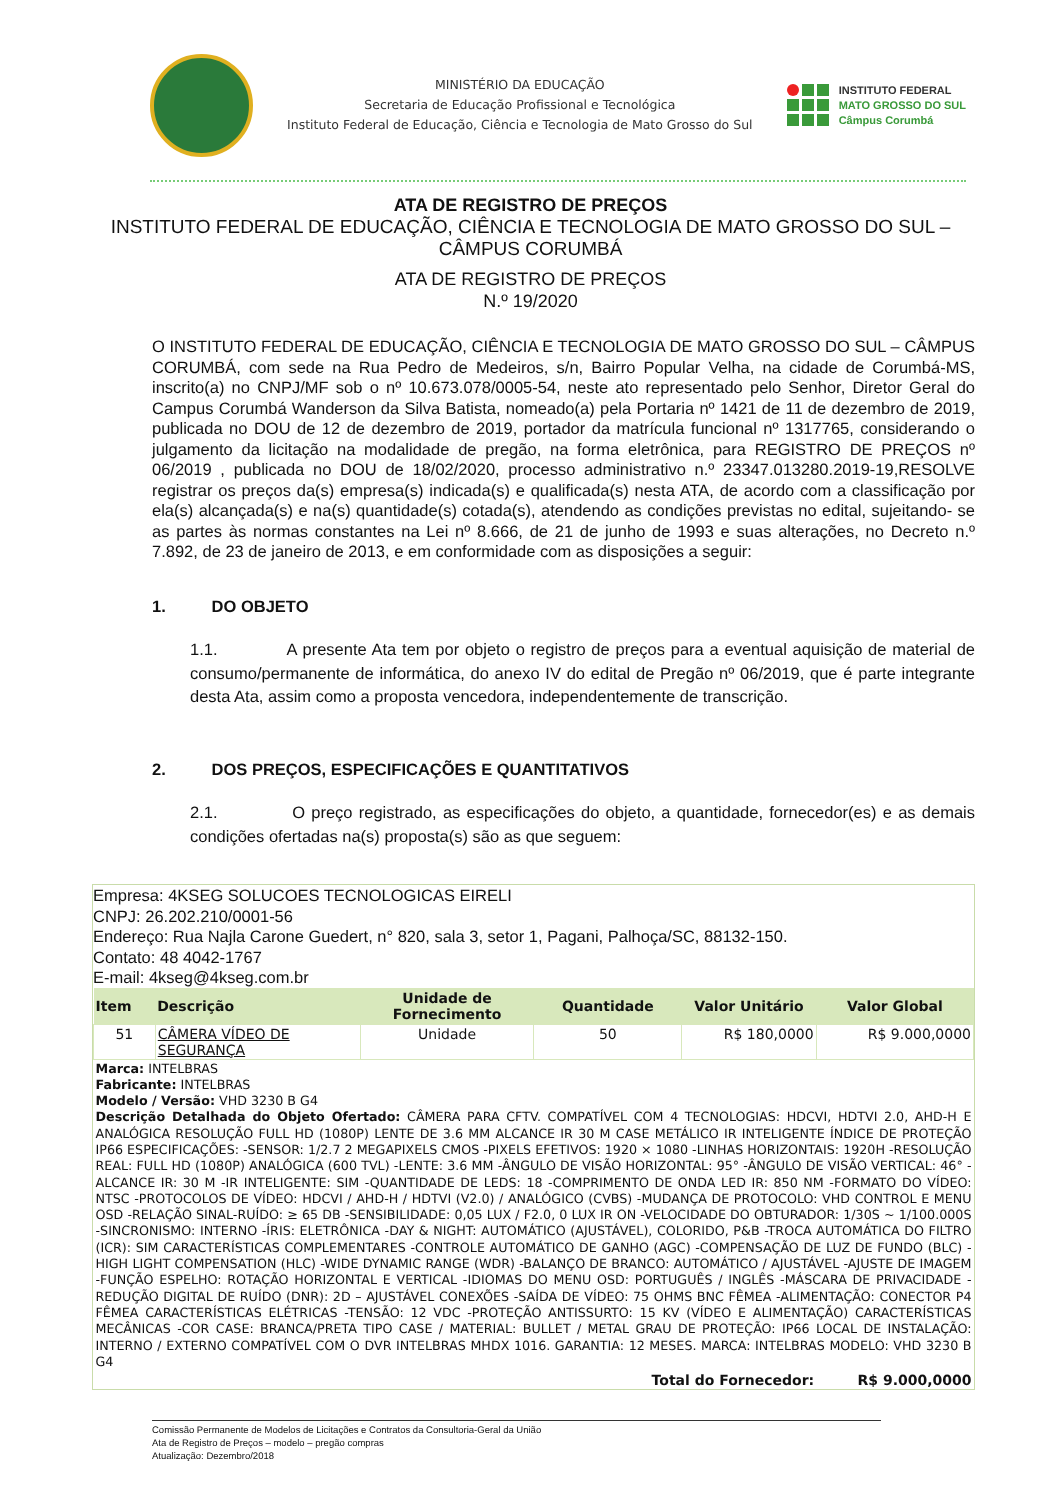MINISTÉRIO DA EDUCAÇÃO
Secretaria de Educação Profissional e Tecnológica
Instituto Federal de Educação, Ciência e Tecnologia de Mato Grosso do Sul
INSTITUTO FEDERAL
MATO GROSSO DO SUL
Câmpus Corumbá
ATA DE REGISTRO DE PREÇOS
INSTITUTO FEDERAL DE EDUCAÇÃO, CIÊNCIA E TECNOLOGIA DE MATO GROSSO DO SUL –
CÂMPUS CORUMBÁ
ATA DE REGISTRO DE PREÇOS
N.º 19/2020
O INSTITUTO FEDERAL DE EDUCAÇÃO, CIÊNCIA E TECNOLOGIA DE MATO GROSSO DO SUL – CÂMPUS CORUMBÁ, com sede na Rua Pedro de Medeiros, s/n, Bairro Popular Velha, na cidade de Corumbá-MS, inscrito(a) no CNPJ/MF sob o nº 10.673.078/0005-54, neste ato representado pelo Senhor, Diretor Geral do Campus Corumbá Wanderson da Silva Batista, nomeado(a) pela Portaria nº 1421 de 11 de dezembro de 2019, publicada no DOU de 12 de dezembro de 2019, portador da matrícula funcional nº 1317765, considerando o julgamento da licitação na modalidade de pregão, na forma eletrônica, para REGISTRO DE PREÇOS nº 06/2019 , publicada no DOU de 18/02/2020, processo administrativo n.º 23347.013280.2019-19,RESOLVE registrar os preços da(s) empresa(s) indicada(s) e qualificada(s) nesta ATA, de acordo com a classificação por ela(s) alcançada(s) e na(s) quantidade(s) cotada(s), atendendo as condições previstas no edital, sujeitando- se as partes às normas constantes na Lei nº 8.666, de 21 de junho de 1993 e suas alterações, no Decreto n.º 7.892, de 23 de janeiro de 2013, e em conformidade com as disposições a seguir:
1. DO OBJETO
1.1. A presente Ata tem por objeto o registro de preços para a eventual aquisição de material de consumo/permanente de informática, do anexo IV do edital de Pregão nº 06/2019, que é parte integrante desta Ata, assim como a proposta vencedora, independentemente de transcrição.
2. DOS PREÇOS, ESPECIFICAÇÕES E QUANTITATIVOS
2.1. O preço registrado, as especificações do objeto, a quantidade, fornecedor(es) e as demais condições ofertadas na(s) proposta(s) são as que seguem:
Empresa: 4KSEG SOLUCOES TECNOLOGICAS EIRELI
CNPJ: 26.202.210/0001-56
Endereço: Rua Najla Carone Guedert, n° 820, sala 3, setor 1, Pagani, Palhoça/SC, 88132-150.
Contato: 48 4042-1767
E-mail: 4kseg@4kseg.com.br
| Item | Descrição | Unidade de Fornecimento | Quantidade | Valor Unitário | Valor Global |
| --- | --- | --- | --- | --- | --- |
| 51 | CÂMERA VÍDEO DE SEGURANÇA | Unidade | 50 | R$ 180,0000 | R$ 9.000,0000 |
| Marca: INTELBRAS Fabricante: INTELBRAS Modelo / Versão: VHD 3230 B G4 Descrição Detalhada do Objeto Ofertado: CÂMERA PARA CFTV. COMPATÍVEL COM 4 TECNOLOGIAS: HDCVI, HDTVI 2.0, AHD-H E ANALÓGICA RESOLUÇÃO FULL HD (1080P) LENTE DE 3.6 MM ALCANCE IR 30 M CASE METÁLICO IR INTELIGENTE ÍNDICE DE PROTEÇÃO IP66 ESPECIFICAÇÕES: -SENSOR: 1/2.7 2 MEGAPIXELS CMOS -PIXELS EFETIVOS: 1920 × 1080 -LINHAS HORIZONTAIS: 1920H -RESOLUÇÃO REAL: FULL HD (1080P) ANALÓGICA (600 TVL) -LENTE: 3.6 MM -ÂNGULO DE VISÃO HORIZONTAL: 95° -ÂNGULO DE VISÃO VERTICAL: 46° -ALCANCE IR: 30 M -IR INTELIGENTE: SIM -QUANTIDADE DE LEDS: 18 -COMPRIMENTO DE ONDA LED IR: 850 NM -FORMATO DO VÍDEO: NTSC -PROTOCOLOS DE VÍDEO: HDCVI / AHD-H / HDTVI (V2.0) / ANALÓGICO (CVBS) -MUDANÇA DE PROTOCOLO: VHD CONTROL E MENU OSD -RELAÇÃO SINAL-RUÍDO: ≥ 65 DB -SENSIBILIDADE: 0,05 LUX / F2.0, 0 LUX IR ON -VELOCIDADE DO OBTURADOR: 1/30S ~ 1/100.000S -SINCRONISMO: INTERNO -ÍRIS: ELETRÔNICA -DAY & NIGHT: AUTOMÁTICO (AJUSTÁVEL), COLORIDO, P&B -TROCA AUTOMÁTICA DO FILTRO (ICR): SIM CARACTERÍSTICAS COMPLEMENTARES -CONTROLE AUTOMÁTICO DE GANHO (AGC) -COMPENSAÇÃO DE LUZ DE FUNDO (BLC) -HIGH LIGHT COMPENSATION (HLC) -WIDE DYNAMIC RANGE (WDR) -BALANÇO DE BRANCO: AUTOMÁTICO / AJUSTÁVEL -AJUSTE DE IMAGEM -FUNÇÃO ESPELHO: ROTAÇÃO HORIZONTAL E VERTICAL -IDIOMAS DO MENU OSD: PORTUGUÊS / INGLÊS -MÁSCARA DE PRIVACIDADE -REDUÇÃO DIGITAL DE RUÍDO (DNR): 2D – AJUSTÁVEL CONEXÕES -SAÍDA DE VÍDEO: 75 OHMS BNC FÊMEA -ALIMENTAÇÃO: CONECTOR P4 FÊMEA CARACTERÍSTICAS ELÉTRICAS -TENSÃO: 12 VDC -PROTEÇÃO ANTISSURTO: 15 KV (VÍDEO E ALIMENTAÇÃO) CARACTERÍSTICAS MECÂNICAS -COR CASE: BRANCA/PRETA TIPO CASE / MATERIAL: BULLET / METAL GRAU DE PROTEÇÃO: IP66 LOCAL DE INSTALAÇÃO: INTERNO / EXTERNO COMPATÍVEL COM O DVR INTELBRAS MHDX 1016. GARANTIA: 12 MESES. MARCA: INTELBRAS MODELO: VHD 3230 B G4 | | | | | |
| Total do Fornecedor: | | | | | R$ 9.000,0000 |
Comissão Permanente de Modelos de Licitações e Contratos da Consultoria-Geral da União
Ata de Registro de Preços – modelo – pregão compras
Atualização: Dezembro/2018